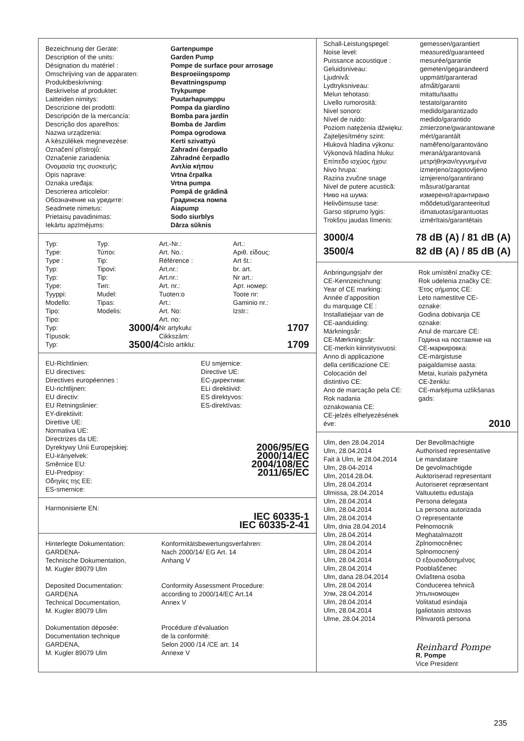| Bezeichnung der Geräte: | Gartenpumpe |
| Description of the units: | Garden Pump |
| Désignation du matériel : | Pompe de surface pour arrosage |
| Omschrijving van de apparaten: | Besproeiingspomp |
| Produktbeskrivning: | Bevattningspump |
| Beskrivelse af produktet: | Trykpumpe |
| Laitteiden nimitys: | Puutarhapumppu |
| Descrizione dei prodotti: | Pompa da giardino |
| Descripción de la mercancía: | Bomba para jardín |
| Descrição dos aparelhos: | Bomba de Jardim |
| Nazwa urządzenia: | Pompa ogrodowa |
| A készülékek megnevezése: | Kerti szivattyú |
| Označení přístrojů: | Zahradní čerpadlo |
| Označenie zariadenia: | Záhradné čerpadlo |
| Ονομασία της συσκευής: | Αντλία κήπου |
| Opis naprave: | Vrtna črpalka |
| Oznaka uređaja: | Vrtna pumpa |
| Descrierea articolelor: | Pompă de grădină |
| Обозначение на уредите: | Градинска помпа |
| Seadmete nimetus: | Aiapump |
| Prietaisų pavadinimas: | Sodo siurblys |
| Iekārtu apzīmējums: | Dārza sūknis |
| Typ: | Typ: | Art.-Nr.: | Art.: |
| Type: | Τύποι: | Art. No.: | Αριθ. είδους: |
| Type : | Tip: | Référence : | Art št.: |
| Typ: | Tipovi: | Art.nr.: | br. art. |
| Typ: | Tip: | Art.nr.: | Nr art.: |
| Type: | Тип: | Art. nr.: | Арт. номер: |
| Tyyppi: | Mudel: | Tuoten:o | Toote nr: |
| Modello: | Tipas: | Art.: | Gaminio nr.: |
| Tipo: | Modelis: | Art. No: | Izstr.: |
| Tipo: | | Art. no: | |
| Typ: Típusok: | 3000/4 | Nr artykułu: Cikkszám: | 1707 |
| Typ: | 3500/4 | Číslo artiklu: | 1709 |
| EU-Richtlinien: EU directives: Directives européennes : EU-richtlijnen: EU directiv: EU Retningslinier: EY-direktiivit: Direttive UE: Normativa UE: Directrizes da UE: Dyrektywy Unii Europejskiej: EU-irányelvek: Směrnice EU: EU-Predpisy: Οδηγίες της ΕΕ: ES-smernice: | EU smjernice: Directive UE: ЕС-директиви: ELi direktiivid: ES direktyvos: ES-direktīvas: 2006/95/EG 2000/14/EC 2004/108/EC 2011/65/EC |
Harmonisierte EN:
IEC 60335-1
IEC 60335-2-41
| Hinterlegte Dokumentation: GARDENA- Technische Dokumentation, M. Kugler 89079 Ulm | Konformitätsbewertungsverfahren: Nach 2000/14/ EG Art. 14 Anhang V |
| Deposited Documentation: GARDENA Technical Documentation, M. Kugler 89079 Ulm | Conformity Assessment Procedure: according to 2000/14/EC Art.14 Annex V |
| Dokumentation déposée: Documentation technique GARDENA, M. Kugler 89079 Ulm | Procédure d’évaluation de la conformité: Selon 2000 /14 /CE art. 14 Annexe V |
| Schall-Leistungspegel: | gemessen/garantiert |
| Noise level: | measured/guaranteed |
| Puissance acoustique : | mesurée/garantie |
| Geluidsniveau: | gemeten/gegarandeerd |
| Ljudnivå: | uppmätt/garanterad |
| Lydtryksniveau: | afmålt/garanti |
| Melun tehotaso: | mitattu/taattu |
| Livello rumorosità: | testato/garantito |
| Nivel sonoro: | medido/garantizado |
| Nível de ruido: | medido/garantido |
| Poziom natężenia dźwięku: | zmierzone/gwarantowane |
| Zajteljesítmény szint: | mért/garantált |
| Hluková hladina výkonu: | naměřeno/garantováno |
| Výkonová hladina hluku: | meraná/garantovaná |
| Επίπεδο ισχύος ήχου: | μετρήθηκαν/εγγυημένα |
| Nivo hrupa: | izmerjeno/zagotovljeno |
| Razina zvučne snage | izmjereno/garantirano |
| Nivel de putere acustică: | măsurat/garantat |
| Ниво на шума: | измерено/гарантирано |
| Helivõimsuse tase: | mõõdetud/garanteeritud |
| Garso stiprumo lygis: | išmatuotas/garantuotas |
| Trokšņu jaudas līmenis: | izmērītais/garantētais |
| 3000/4 | 78 dB (A) / 81 dB (A) |
| 3500/4 | 82 dB (A) / 85 dB (A) |
| Anbringungsjahr der CE-Kennzeichnung: Year of CE marking: Année d’apposition du marquage CE : Installatiejaar van de CE-aanduiding: Märkningsår: CE-Mærkningsår: CE-merkin kiinnitysvuosi: Anno di applicazione della certificazione CE: Colocación del distintivo CE: Ano de marcação pela CE: Rok nadania oznakowania CE: CE-jelzés elhelyezésének éve: | Rok umístění značky CE: Rok udelenia značky CE: Έτος σήματος CE: Leto namestitve CE- oznake: Godina dobivanja CE oznake: Anul de marcare CE: Година на поставяне на CE-маркировка: CE-märgistuse paigaldamise aasta: Metai, kuriais pažymėta CE-ženklu: CE-marķējuma uzlikšanas gads: 2010 |
| Ulm, den 28.04.2014 | Der Bevollmächtigte |
| Ulm, 28.04.2014 | Authorised representative |
| Fait à Ulm, le 28.04.2014 | Le mandataire |
| Ulm, 28-04-2014 | De gevolmachtigde |
| Ulm, 2014.28.04. | Auktoriserad representant |
| Ulm, 28.04.2014 | Autoriseret repræsentant |
| Ulmissa, 28.04.2014 | Valtuutettu edustaja |
| Ulm, 28.04.2014 | Persona delegata |
| Ulm, 28.04.2014 | La persona autorizada |
| Ulm, 28.04.2014 | O representante |
| Ulm, dnia 28.04.2014 | Pełnomocnik |
| Ulm, 28.04.2014 | Meghatalmazott |
| Ulm, 28.04.2014 | Zplnomocněnec |
| Ulm, 28.04.2014 | Splnomocnený |
| Ulm, 28.04.2014 | Ο εξουσιοδοτημένος |
| Ulm, 28.04.2014 | Pooblaščenec |
| Ulm, dana 28.04.2014 | Ovlaštena osoba |
| Ulm, 28.04.2014 | Conducerea tehnică |
| Улм, 28.04.2014 | Упълномощен |
| Ulm, 28.04.2014 | Volitatud esindaja |
| Ulm, 28.04.2014 | Įgaliotasis atstovas |
| Ulme, 28.04.2014 | Pilnvarotā persona |
| | Reinhard Pompe |
| | R. Pompe Vice President |
235